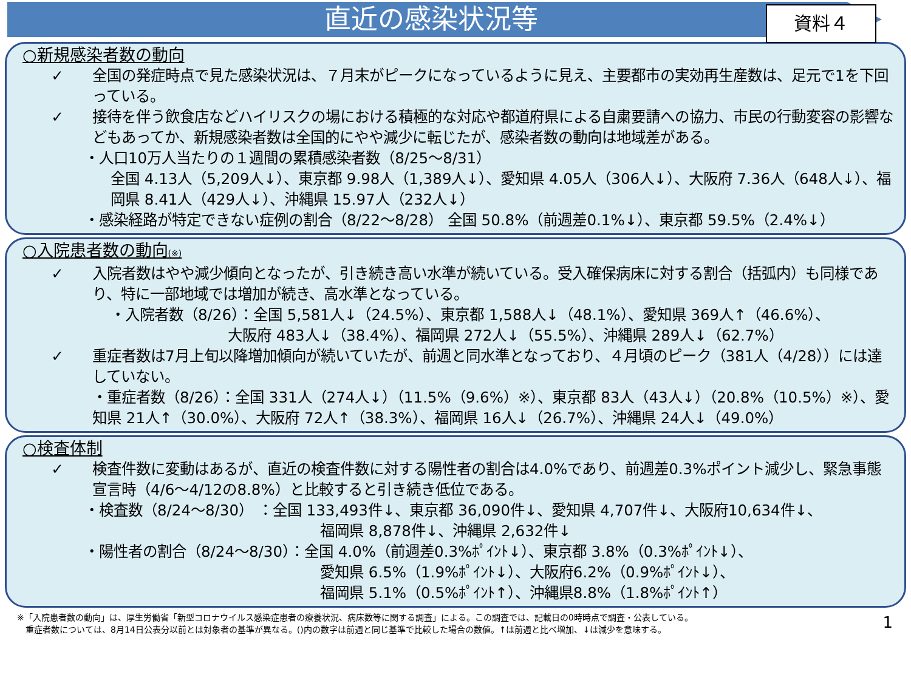直近の感染状況等
資料４
○新規感染者数の動向
✓ 全国の発症時点で見た感染状況は、７月末がピークになっているように見え、主要都市の実効再生産数は、足元で1を下回っている。
✓ 接待を伴う飲食店などハイリスクの場における積極的な対応や都道府県による自粛要請への協力、市民の行動変容の影響などもあってか、新規感染者数は全国的にやや減少に転じたが、感染者数の動向は地域差がある。
・人口10万人当たりの１週間の累積感染者数（8/25～8/31）
全国 4.13人（5,209人↓）、東京都 9.98人（1,389人↓）、愛知県 4.05人（306人↓）、大阪府 7.36人（648人↓）、福岡県 8.41人（429人↓）、沖縄県 15.97人（232人↓）
・感染経路が特定できない症例の割合（8/22～8/28） 全国 50.8%（前週差0.1%↓）、東京都 59.5%（2.4%↓）
○入院患者数の動向(※)
✓ 入院者数はやや減少傾向となったが、引き続き高い水準が続いている。受入確保病床に対する割合（括弧内）も同様であり、特に一部地域では増加が続き、高水準となっている。
・入院者数（8/26）：全国 5,581人↓（24.5%）、東京都 1,588人↓（48.1%）、愛知県 369人↑（46.6%）、
大阪府 483人↓（38.4%）、福岡県 272人↓（55.5%）、沖縄県 289人↓（62.7%）
✓ 重症者数は7月上旬以降増加傾向が続いていたが、前週と同水準となっており、４月頃のピーク（381人（4/28））には達していない。
・重症者数（8/26）：全国 331人（274人↓）（11.5%（9.6%）※）、東京都 83人（43人↓）（20.8%（10.5%）※）、愛知県 21人↑（30.0%）、大阪府 72人↑（38.3%）、福岡県 16人↓（26.7%）、沖縄県 24人↓（49.0%）
○検査体制
✓ 検査件数に変動はあるが、直近の検査件数に対する陽性者の割合は4.0%であり、前週差0.3%ポイント減少し、緊急事態宣言時（4/6～4/12の8.8%）と比較すると引き続き低位である。
・検査数（8/24～8/30） ：全国 133,493件↓、東京都 36,090件↓、愛知県 4,707件↓、大阪府10,634件↓、
福岡県 8,878件↓、沖縄県 2,632件↓
・陽性者の割合（8/24～8/30）：全国 4.0%（前週差0.3%ﾎﾟｲﾝﾄ↓）、東京都 3.8%（0.3%ﾎﾟｲﾝﾄ↓）、
愛知県 6.5%（1.9%ﾎﾟｲﾝﾄ↓）、大阪府6.2%（0.9%ﾎﾟｲﾝﾄ↓）、
福岡県 5.1%（0.5%ﾎﾟｲﾝﾄ↑）、沖縄県8.8%（1.8%ﾎﾟｲﾝﾄ↑）
※「入院患者数の動向」は、厚生労働省「新型コロナウイルス感染症患者の療養状況、病床数等に関する調査」による。この調査では、記載日の0時時点で調査・公表している。
　重症者数については、8月14日公表分以前とは対象者の基準が異なる。()内の数字は前週と同じ基準で比較した場合の数値。↑は前週と比べ増加、↓は減少を意味する。
1